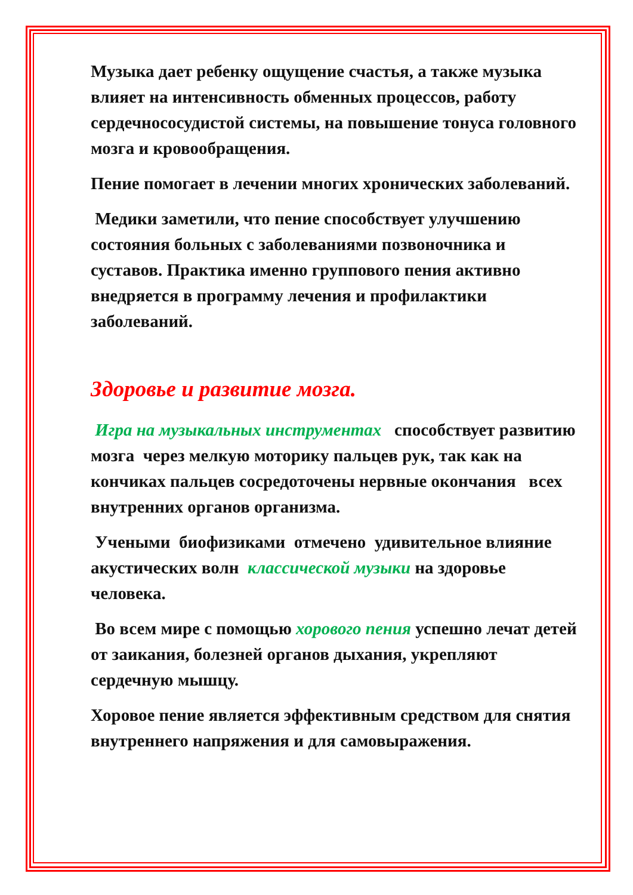Музыка дает ребенку ощущение счастья, а также музыка влияет на интенсивность обменных процессов, работу сердечнососудистой системы, на повышение тонуса головного мозга и кровообращения.
Пение помогает в лечении многих хронических заболеваний.
Медики заметили, что пение способствует улучшению состояния больных с заболеваниями позвоночника и суставов. Практика именно группового пения активно внедряется в программу лечения и профилактики заболеваний.
Здоровье и развитие мозга.
Игра на музыкальных инструментах способствует развитию мозга через мелкую моторику пальцев рук, так как на кончиках пальцев сосредоточены нервные окончания всех внутренних органов организма.
Учеными биофизиками отмечено удивительное влияние акустических волн классической музыки на здоровье человека.
Во всем мире с помощью хорового пения успешно лечат детей от заикания, болезней органов дыхания, укрепляют сердечную мышцу.
Хоровое пение является эффективным средством для снятия внутреннего напряжения и для самовыражения.